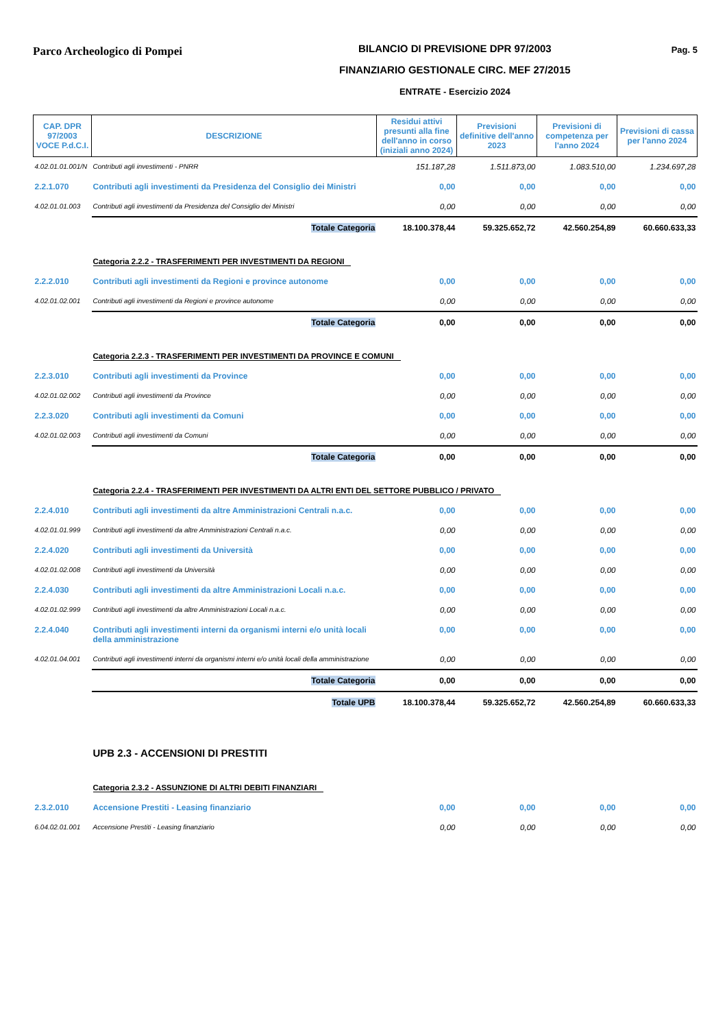Parco Archeologico di Pompei
BILANCIO DI PREVISIONE DPR 97/2003
FINANZIARIO GESTIONALE CIRC. MEF 27/2015
ENTRATE - Esercizio 2024
Pag. 5
| CAP. DPR 97/2003 VOCE P.d.C.I. | DESCRIZIONE | Residui attivi presunti alla fine dell'anno in corso (iniziali anno 2024) | Previsioni definitive dell'anno 2023 | Previsioni di competenza per l'anno 2024 | Previsioni di cassa per l'anno 2024 |
| --- | --- | --- | --- | --- | --- |
| 4.02.01.01.001/N | Contributi agli investimenti - PNRR | 151.187,28 | 1.511.873,00 | 1.083.510,00 | 1.234.697,28 |
| 2.2.1.070 | Contributi agli investimenti da Presidenza del Consiglio dei Ministri | 0,00 | 0,00 | 0,00 | 0,00 |
| 4.02.01.01.003 | Contributi agli investimenti da Presidenza del Consiglio dei Ministri | 0,00 | 0,00 | 0,00 | 0,00 |
| | Totale Categoria | 18.100.378,44 | 59.325.652,72 | 42.560.254,89 | 60.660.633,33 |
| | Categoria 2.2.2 - TRASFERIMENTI PER INVESTIMENTI DA REGIONI | | | | |
| 2.2.2.010 | Contributi agli investimenti da Regioni e province autonome | 0,00 | 0,00 | 0,00 | 0,00 |
| 4.02.01.02.001 | Contributi agli investimenti da Regioni e province autonome | 0,00 | 0,00 | 0,00 | 0,00 |
| | Totale Categoria | 0,00 | 0,00 | 0,00 | 0,00 |
| | Categoria 2.2.3 - TRASFERIMENTI PER INVESTIMENTI DA PROVINCE E COMUNI | | | | |
| 2.2.3.010 | Contributi agli investimenti da Province | 0,00 | 0,00 | 0,00 | 0,00 |
| 4.02.01.02.002 | Contributi agli investimenti da Province | 0,00 | 0,00 | 0,00 | 0,00 |
| 2.2.3.020 | Contributi agli investimenti da Comuni | 0,00 | 0,00 | 0,00 | 0,00 |
| 4.02.01.02.003 | Contributi agli investimenti da Comuni | 0,00 | 0,00 | 0,00 | 0,00 |
| | Totale Categoria | 0,00 | 0,00 | 0,00 | 0,00 |
| | Categoria 2.2.4 - TRASFERIMENTI PER INVESTIMENTI DA ALTRI ENTI DEL SETTORE PUBBLICO / PRIVATO | | | | |
| 2.2.4.010 | Contributi agli investimenti da altre Amministrazioni Centrali n.a.c. | 0,00 | 0,00 | 0,00 | 0,00 |
| 4.02.01.01.999 | Contributi agli investimenti da altre Amministrazioni Centrali n.a.c. | 0,00 | 0,00 | 0,00 | 0,00 |
| 2.2.4.020 | Contributi agli investimenti da Università | 0,00 | 0,00 | 0,00 | 0,00 |
| 4.02.01.02.008 | Contributi agli investimenti da Università | 0,00 | 0,00 | 0,00 | 0,00 |
| 2.2.4.030 | Contributi agli investimenti da altre Amministrazioni Locali n.a.c. | 0,00 | 0,00 | 0,00 | 0,00 |
| 4.02.01.02.999 | Contributi agli investimenti da altre Amministrazioni Locali n.a.c. | 0,00 | 0,00 | 0,00 | 0,00 |
| 2.2.4.040 | Contributi agli investimenti interni da organismi interni e/o unità locali della amministrazione | 0,00 | 0,00 | 0,00 | 0,00 |
| 4.02.01.04.001 | Contributi agli investimenti interni da organismi interni e/o unità locali della amministrazione | 0,00 | 0,00 | 0,00 | 0,00 |
| | Totale Categoria | 0,00 | 0,00 | 0,00 | 0,00 |
| | Totale UPB | 18.100.378,44 | 59.325.652,72 | 42.560.254,89 | 60.660.633,33 |
| | UPB 2.3 - ACCENSIONI DI PRESTITI | | | | |
| | Categoria 2.3.2 - ASSUNZIONE DI ALTRI DEBITI FINANZIARI | | | | |
| 2.3.2.010 | Accensione Prestiti - Leasing finanziario | 0,00 | 0,00 | 0,00 | 0,00 |
| 6.04.02.01.001 | Accensione Prestiti - Leasing finanziario | 0,00 | 0,00 | 0,00 | 0,00 |